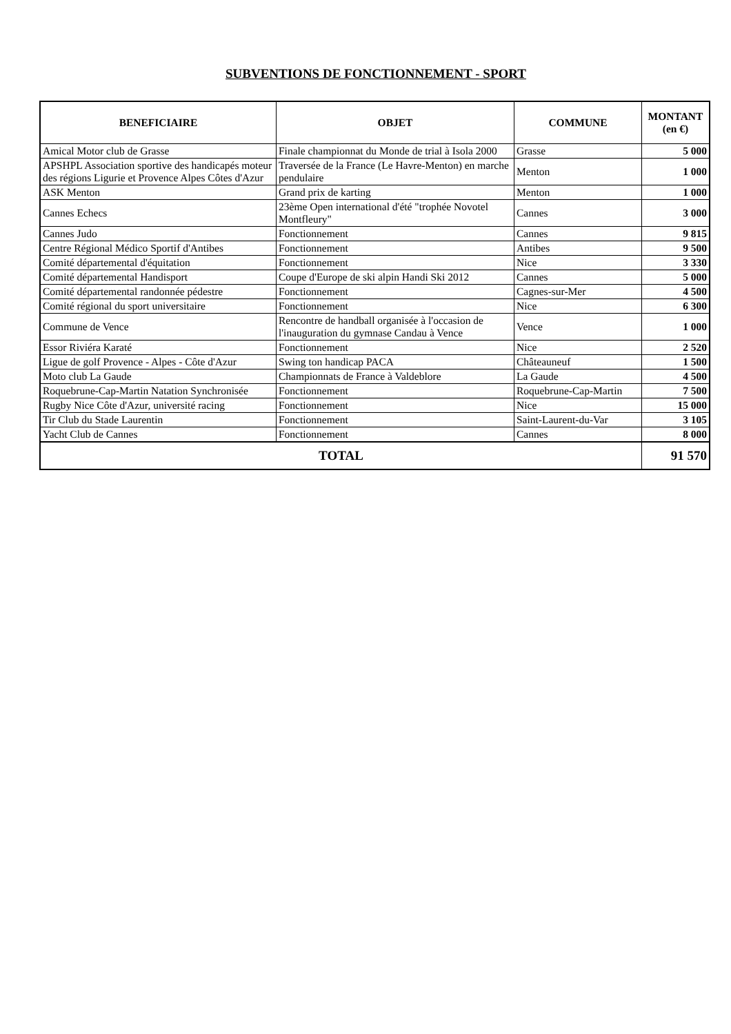SUBVENTIONS DE FONCTIONNEMENT - SPORT
| BENEFICIAIRE | OBJET | COMMUNE | MONTANT (en €) |
| --- | --- | --- | --- |
| Amical Motor club de Grasse | Finale championnat du Monde de trial à Isola 2000 | Grasse | 5 000 |
| APSHPL Association sportive des handicapés moteur des régions Ligurie et Provence Alpes Côtes d'Azur | Traversée de la France (Le Havre-Menton) en marche pendulaire | Menton | 1 000 |
| ASK Menton | Grand prix de karting | Menton | 1 000 |
| Cannes Echecs | 23ème Open international d'été "trophée Novotel Montfleury" | Cannes | 3 000 |
| Cannes Judo | Fonctionnement | Cannes | 9 815 |
| Centre Régional Médico Sportif d'Antibes | Fonctionnement | Antibes | 9 500 |
| Comité départemental d'équitation | Fonctionnement | Nice | 3 330 |
| Comité départemental Handisport | Coupe d'Europe de ski alpin Handi Ski 2012 | Cannes | 5 000 |
| Comité départemental randonnée pédestre | Fonctionnement | Cagnes-sur-Mer | 4 500 |
| Comité régional du sport universitaire | Fonctionnement | Nice | 6 300 |
| Commune de Vence | Rencontre de handball organisée à l'occasion de l'inauguration du gymnase Candau à Vence | Vence | 1 000 |
| Essor Riviéra Karaté | Fonctionnement | Nice | 2 520 |
| Ligue de golf Provence - Alpes - Côte d'Azur | Swing ton handicap PACA | Châteauneuf | 1 500 |
| Moto club La Gaude | Championnats de France à Valdeblore | La Gaude | 4 500 |
| Roquebrune-Cap-Martin Natation Synchronisée | Fonctionnement | Roquebrune-Cap-Martin | 7 500 |
| Rugby Nice Côte d'Azur, université racing | Fonctionnement | Nice | 15 000 |
| Tir Club du Stade Laurentin | Fonctionnement | Saint-Laurent-du-Var | 3 105 |
| Yacht Club de Cannes | Fonctionnement | Cannes | 8 000 |
| TOTAL | | | 91 570 |